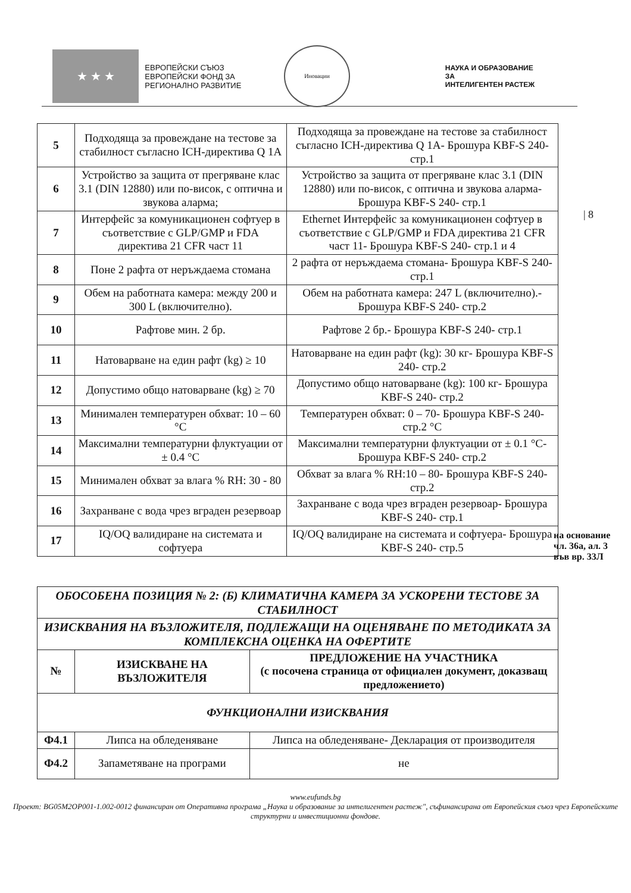★ ★ ★
ЕВРОПЕЙСКИ СЪЮЗ
ЕВРОПЕЙСКИ ФОНД ЗА РЕГИОНАЛНО РАЗВИТИЕ
Иновации
НАУКА И ОБРАЗОВАНИЕ ЗА
ИНТЕЛИГЕНТЕН РАСТЕЖ
| 5 | Подходяща за провеждане на тестове за стабилност съгласно ICH-директива Q 1A | Подходяща за провеждане на тестове за стабилност съгласно ICH-директива Q 1A- Брошура KBF-S 240- стр.1 |
| 6 | Устройство за защита от прегряване клас 3.1 (DIN 12880) или по-висок, с оптична и звукова аларма; | Устройство за защита от прегряване клас 3.1 (DIN 12880) или по-висок, с оптична и звукова аларма- Брошура KBF-S 240- стр.1 |
| 7 | Интерфейс за комуникационен софтуер в съответствие с GLP/GMP и FDA директива 21 CFR част 11 | Ethernet Интерфейс за комуникационен софтуер в съответствие с GLP/GMP и FDA директива 21 CFR част 11- Брошура KBF-S 240- стр.1 и 4 |
| 8 | Поне 2 рафта от неръждаема стомана | 2 рафта от неръждаема стомана- Брошура KBF-S 240- стр.1 |
| 9 | Обем на работната камера: между 200 и 300 L (включително). | Обем на работната камера: 247 L (включително).- Брошура KBF-S 240- стр.2 |
| 10 | Рафтове мин. 2 бр. | Рафтове 2 бр.- Брошура KBF-S 240- стр.1 |
| 11 | Натоварване на един рафт (kg) ≥ 10 | Натоварване на един рафт (kg): 30 кг- Брошура KBF-S 240- стр.2 |
| 12 | Допустимо общо натоварване (kg) ≥ 70 | Допустимо общо натоварване (kg): 100 кг- Брошура KBF-S 240- стр.2 |
| 13 | Минимален температурен обхват: 10 – 60 °C | Температурен обхват: 0 – 70- Брошура KBF-S 240- стр.2 °C |
| 14 | Максимални температурни флуктуации от ± 0.4 °C | Максимални температурни флуктуации от ± 0.1 °C- Брошура KBF-S 240- стр.2 |
| 15 | Минимален обхват за влага % RH: 30 - 80 | Обхват за влага % RH:10 – 80- Брошура KBF-S 240- стр.2 |
| 16 | Захранване с вода чрез вграден резервоар | Захранване с вода чрез вграден резервоар- Брошура KBF-S 240- стр.1 |
| 17 | IQ/OQ валидиране на системата и софтуера | IQ/OQ валидиране на системата и софтуера- Брошура KBF-S 240- стр.5 |
| 8
на основание
чл. 36а, ал. 3
във вр. 33Л
| ОБОСОБЕНА ПОЗИЦИЯ № 2: (Б) КЛИМАТИЧНА КАМЕРА ЗА УСКОРЕНИ ТЕСТОВЕ ЗА СТАБИЛНОСТ | | |
| --- | --- | --- |
| ИЗИСКВАНИЯ НА ВЪЗЛОЖИТЕЛЯ, ПОДЛЕЖАЩИ НА ОЦЕНЯВАНЕ ПО МЕТОДИКАТА ЗА КОМПЛЕКСНА ОЦЕНКА НА ОФЕРТИТЕ | | |
| № | ИЗИСКВАНЕ НА ВЪЗЛОЖИТЕЛЯ | ПРЕДЛОЖЕНИЕ НА УЧАСТНИКА (с посочена страница от официален документ, доказващ предложението) |
| ФУНКЦИОНАЛНИ ИЗИСКВАНИЯ | | |
| Ф4.1 | Липса на обледеняване | Липса на обледеняване- Декларация от производителя |
| Ф4.2 | Запаметяване на програми | не |
www.eufunds.bg
Проект: BG05M2OP001-1.002-0012 финансиран от Оперативна програма „Наука и образование за интелигентен растеж", съфинансирана от Европейския съюз чрез Европейските структурни и инвестиционни фондове.